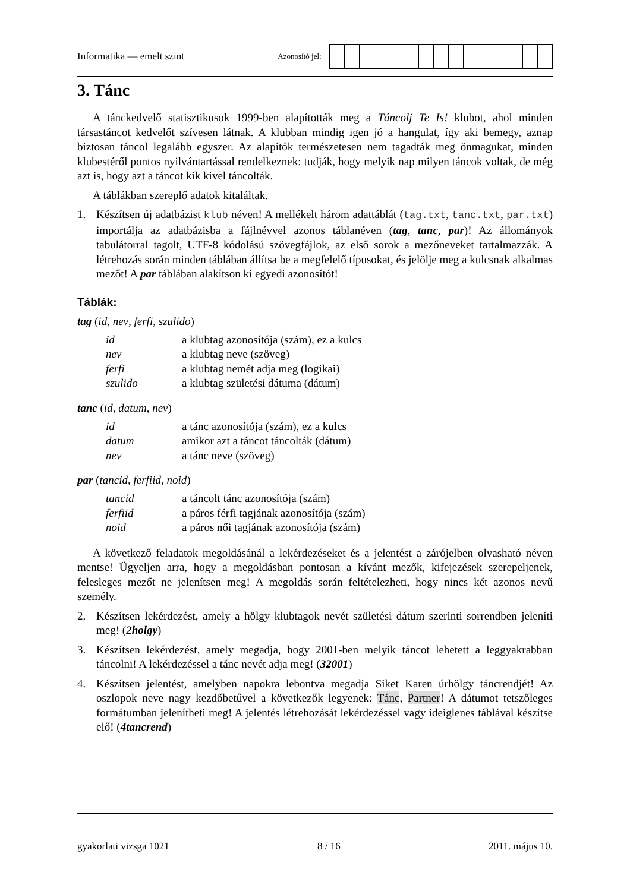Informatika — emelt szint
Azonosító jel:
3. Tánc
A tánckedvelő statisztikusok 1999-ben alapították meg a Táncolj Te Is! klubot, ahol minden társastáncot kedvelőt szívesen látnak. A klubban mindig igen jó a hangulat, így aki bemegy, aznap biztosan táncol legalább egyszer. Az alapítók természetesen nem tagadták meg önmagukat, minden klubestéről pontos nyilvántartással rendelkeznek: tudják, hogy melyik nap milyen táncok voltak, de még azt is, hogy azt a táncot kik kivel táncolták.
A táblákban szereplő adatok kitaláltak.
1. Készítsen új adatbázist klub néven! A mellékelt három adattáblát (tag.txt, tanc.txt, par.txt) importálja az adatbázisba a fájlnévvel azonos táblanéven (tag, tanc, par)! Az állományok tabulátorral tagolt, UTF-8 kódolású szövegfájlok, az első sorok a mezőneveket tartalmazzák. A létrehozás során minden táblában állítsa be a megfelelő típusokat, és jelölje meg a kulcsnak alkalmas mezőt! A par táblában alakítson ki egyedi azonosítót!
Táblák:
tag (id, nev, ferfi, szulido)
| id | a klubtag azonosítója (szám), ez a kulcs |
| nev | a klubtag neve (szöveg) |
| ferfi | a klubtag nemét adja meg (logikai) |
| szulido | a klubtag születési dátuma (dátum) |
tanc (id, datum, nev)
| id | a tánc azonosítója (szám), ez a kulcs |
| datum | amikor azt a táncot táncolták (dátum) |
| nev | a tánc neve (szöveg) |
par (tancid, ferfiid, noid)
| tancid | a táncolt tánc azonosítója (szám) |
| ferfiid | a páros férfi tagjának azonosítója (szám) |
| noid | a páros női tagjának azonosítója (szám) |
A következő feladatok megoldásánál a lekérdezéseket és a jelentést a zárójelben olvasható néven mentse! Ügyeljen arra, hogy a megoldásban pontosan a kívánt mezők, kifejezések szerepeljenek, felesleges mezőt ne jelenítsen meg! A megoldás során feltételezheti, hogy nincs két azonos nevű személy.
2. Készítsen lekérdezést, amely a hölgy klubtagok nevét születési dátum szerinti sorrendben jeleníti meg! (2holgy)
3. Készítsen lekérdezést, amely megadja, hogy 2001-ben melyik táncot lehetett a leggyakrabban táncolni! A lekérdezéssel a tánc nevét adja meg! (32001)
4. Készítsen jelentést, amelyben napokra lebontva megadja Siket Karen úrhölgy táncrendjét! Az oszlopok neve nagy kezdőbetűvel a következők legyenek: Tánc, Partner! A dátumot tetszőleges formátumban jelenítheti meg! A jelentés létrehozását lekérdezéssel vagy ideiglenes táblával készítse elő! (4tancrend)
gyakorlati vizsga 1021 8 / 16 2011. május 10.